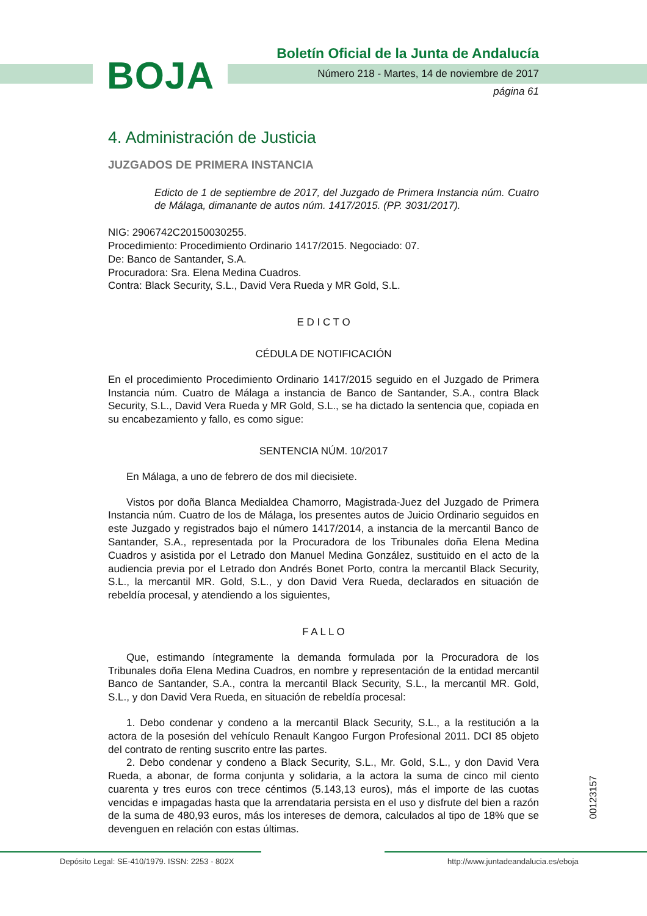BOJA
Boletín Oficial de la Junta de Andalucía
Número 218 - Martes, 14 de noviembre de 2017
página 61
4. Administración de Justicia
JUZGADOS DE PRIMERA INSTANCIA
Edicto de 1 de septiembre de 2017, del Juzgado de Primera Instancia núm. Cuatro de Málaga, dimanante de autos núm. 1417/2015. (PP. 3031/2017).
NIG: 2906742C20150030255.
Procedimiento: Procedimiento Ordinario 1417/2015. Negociado: 07.
De: Banco de Santander, S.A.
Procuradora: Sra. Elena Medina Cuadros.
Contra: Black Security, S.L., David Vera Rueda y MR Gold, S.L.
E D I C T O
CÉDULA DE NOTIFICACIÓN
En el procedimiento Procedimiento Ordinario 1417/2015 seguido en el Juzgado de Primera Instancia núm. Cuatro de Málaga a instancia de Banco de Santander, S.A., contra Black Security, S.L., David Vera Rueda y MR Gold, S.L., se ha dictado la sentencia que, copiada en su encabezamiento y fallo, es como sigue:
SENTENCIA NÚM. 10/2017
En Málaga, a uno de febrero de dos mil diecisiete.
Vistos por doña Blanca Medialdea Chamorro, Magistrada-Juez del Juzgado de Primera Instancia núm. Cuatro de los de Málaga, los presentes autos de Juicio Ordinario seguidos en este Juzgado y registrados bajo el número 1417/2014, a instancia de la mercantil Banco de Santander, S.A., representada por la Procuradora de los Tribunales doña Elena Medina Cuadros y asistida por el Letrado don Manuel Medina González, sustituido en el acto de la audiencia previa por el Letrado don Andrés Bonet Porto, contra la mercantil Black Security, S.L., la mercantil MR. Gold, S.L., y don David Vera Rueda, declarados en situación de rebeldía procesal, y atendiendo a los siguientes,
F A L L O
Que, estimando íntegramente la demanda formulada por la Procuradora de los Tribunales doña Elena Medina Cuadros, en nombre y representación de la entidad mercantil Banco de Santander, S.A., contra la mercantil Black Security, S.L., la mercantil MR. Gold, S.L., y don David Vera Rueda, en situación de rebeldía procesal:
1. Debo condenar y condeno a la mercantil Black Security, S.L., a la restitución a la actora de la posesión del vehículo Renault Kangoo Furgon Profesional 2011. DCI 85 objeto del contrato de renting suscrito entre las partes.
2. Debo condenar y condeno a Black Security, S.L., Mr. Gold, S.L., y don David Vera Rueda, a abonar, de forma conjunta y solidaria, a la actora la suma de cinco mil ciento cuarenta y tres euros con trece céntimos (5.143,13 euros), más el importe de las cuotas vencidas e impagadas hasta que la arrendataria persista en el uso y disfrute del bien a razón de la suma de 480,93 euros, más los intereses de demora, calculados al tipo de 18% que se devenguen en relación con estas últimas.
00123157
Depósito Legal: SE-410/1979. ISSN: 2253 - 802X http://www.juntadeandalucia.es/eboja